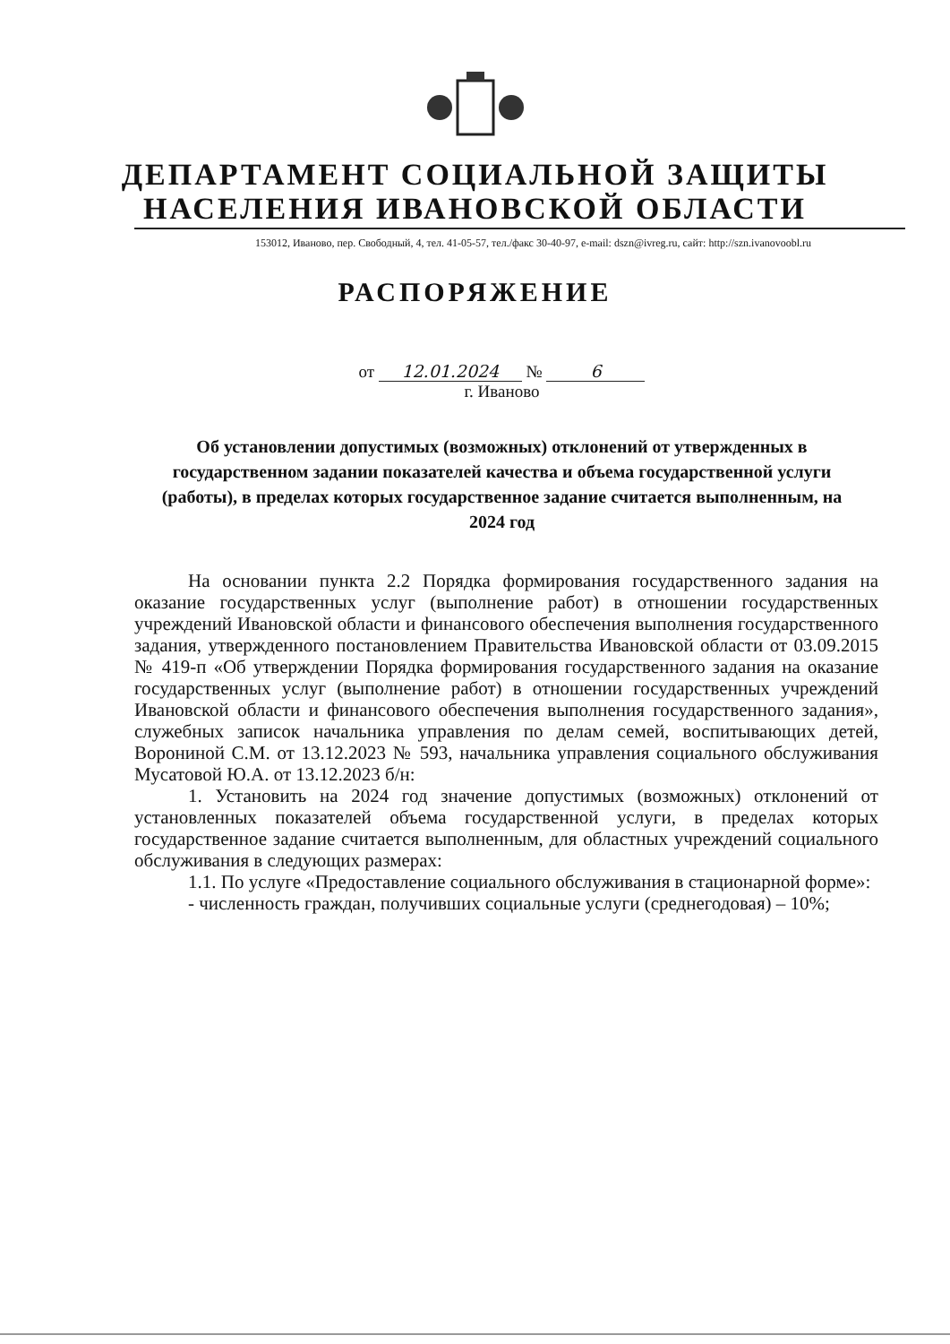ДЕПАРТАМЕНТ СОЦИАЛЬНОЙ ЗАЩИТЫ
НАСЕЛЕНИЯ ИВАНОВСКОЙ ОБЛАСТИ
153012, Иваново, пер. Свободный, 4, тел. 41-05-57, тел./факс 30-40-97, e-mail: dszn@ivreg.ru, сайт: http://szn.ivanovoobl.ru
РАСПОРЯЖЕНИЕ
от 12.01.2024 № 6
г. Иваново
Об установлении допустимых (возможных) отклонений от утвержденных в государственном задании показателей качества и объема государственной услуги (работы), в пределах которых государственное задание считается выполненным, на 2024 год
На основании пункта 2.2 Порядка формирования государственного задания на оказание государственных услуг (выполнение работ) в отношении государственных учреждений Ивановской области и финансового обеспечения выполнения государственного задания, утвержденного постановлением Правительства Ивановской области от 03.09.2015 № 419-п «Об утверждении Порядка формирования государственного задания на оказание государственных услуг (выполнение работ) в отношении государственных учреждений Ивановской области и финансового обеспечения выполнения государственного задания», служебных записок начальника управления по делам семей, воспитывающих детей, Ворониной С.М. от 13.12.2023 № 593, начальника управления социального обслуживания Мусатовой Ю.А. от 13.12.2023 б/н:
1. Установить на 2024 год значение допустимых (возможных) отклонений от установленных показателей объема государственной услуги, в пределах которых государственное задание считается выполненным, для областных учреждений социального обслуживания в следующих размерах:
1.1. По услуге «Предоставление социального обслуживания в стационарной форме»:
- численность граждан, получивших социальные услуги (среднегодовая) – 10%;